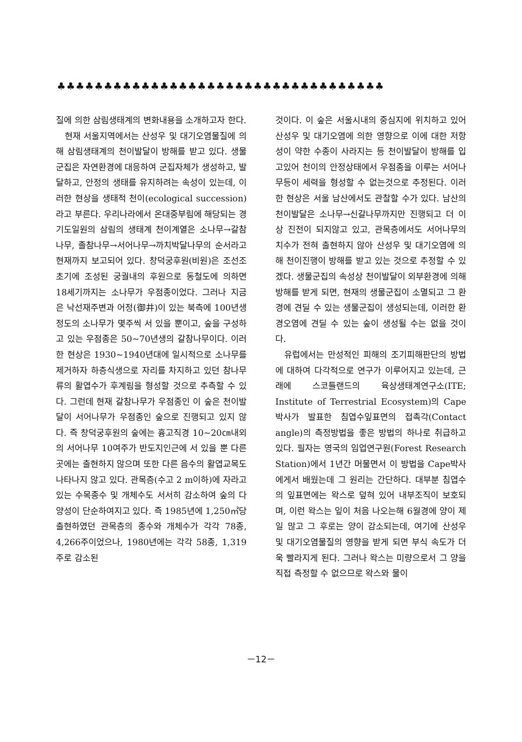♣♣♣♣♣♣♣♣♣♣♣♣♣♣♣♣♣♣♣♣♣♣♣♣♣♣♣♣♣♣♣♣♣♣♣
질에 의한 삼림생태계의 변화내용을 소개하고자 한다.
현재 서울지역에서는 산성우 및 대기오염물질에 의해 삼림생태계의 천이발달이 방해를 받고 있다. 생물군집은 자연환경에 대응하여 군집자체가 생성하고, 발달하고, 안정의 생태를 유지하려는 속성이 있는데, 이러한 현상을 생태적 천이(ecological succession) 라고 부른다. 우리나라에서 온대중부림에 해당되는 경기도일원의 삼림의 생태계 천이계열은 소나무→갈참나무, 졸참나무→서어나무→까치박달나무의 순서라고 현재까지 보고되어 있다. 창덕궁후원(비원)은 조선조초기에 조성된 궁궐내의 후원으로 동철도에 의하면 18세기까지는 소나무가 우점종이었다. 그러나 지금은 낙선재주변과 어정(御井)이 있는 북측에 100년생정도의 소나무가 몇주씩 서 있을 뿐이고, 숲을 구성하고 있는 우점종은 50~70년생의 갈참나무이다. 이러한 현상은 1930~1940년대에 일시적으로 소나무를 제거하자 하층식생으로 자리를 차지하고 있던 참나무류의 활엽수가 후계림을 형성할 것으로 추측할 수 있다. 그런데 현재 갈참나무가 우점종인 이 숲은 천이발달이 서어나무가 우점종인 숲으로 진행되고 있지 않다. 즉 창덕궁후원의 숲에는 흉고직경 10~20㎝내외의 서어나무 10여주가 반도지인근에 서 있을 뿐 다른 곳에는 출현하지 않으며 또한 다른 음수의 활엽교목도 나타나지 않고 있다. 관목층(수고 2 m이하)에 자라고 있는 수목종수 및 개체수도 서서히 감소하여 숲의 다양성이 단순하여지고 있다. 즉 1985년에 1,250㎡당 출현하였던 관목층의 종수와 개체수가 각각 78종, 4,266주이었으나, 1980년에는 각각 58종, 1,319주로 감소된
것이다. 이 숲은 서울시내의 중심지에 위치하고 있어 산성우 및 대기오염에 의한 영향으로 이에 대한 저항성이 약한 수종이 사라지는 등 천이발달이 방해를 입고있어 천이의 안정상태에서 우점종을 이루는 서어나무등이 세력을 형성할 수 없는것으로 추정된다. 이러한 현상은 서울 남산에서도 관찰할 수가 있다. 남산의 천이발달은 소나무→신갈나무까지만 진행되고 더 이상 진전이 되지않고 있고, 관목층에서도 서어나무의 치수가 전혀 출현하지 않아 산성우 및 대기오염에 의해 천이진행이 방해를 받고 있는 것으로 추정할 수 있겠다. 생물군집의 속성상 천이발달이 외부환경에 의해 방해를 받게 되면, 현재의 생물군집이 소멸되고 그 환경에 견딜 수 있는 생물군집이 생성되는데, 이러한 환경오염에 견딜 수 있는 숲이 생성될 수는 없을 것이다.
유럽에서는 만성적인 피해의 조기피해판단의 방법에 대하여 다각적으로 연구가 이루어지고 있는데, 근래에 스코틀랜드의 육상생태계연구소(ITE; Institute of Terrestrial Ecosystem)의 Cape박사가 발표한 침엽수잎표면의 접촉각(Contact angle)의 측정방법을 좋은 방법의 하나로 취급하고 있다. 필자는 영국의 임업연구원(Forest Research Station)에서 1년간 머물면서 이 방법을 Cape박사에게서 배웠는데 그 원리는 간단하다. 대부분 침엽수의 잎표면에는 왁스로 덮혀 있어 내부조직이 보호되며, 이런 왁스는 잎이 처음 나오는해 6월경에 양이 제일 많고 그 후로는 양이 감소되는데, 여기에 산성우 및 대기오염물질의 영향을 받게 되면 부식 속도가 더욱 빨라지게 된다. 그러나 왁스는 미량으로서 그 양을 직접 측정할 수 없으므로 왁스와 물이
－12－